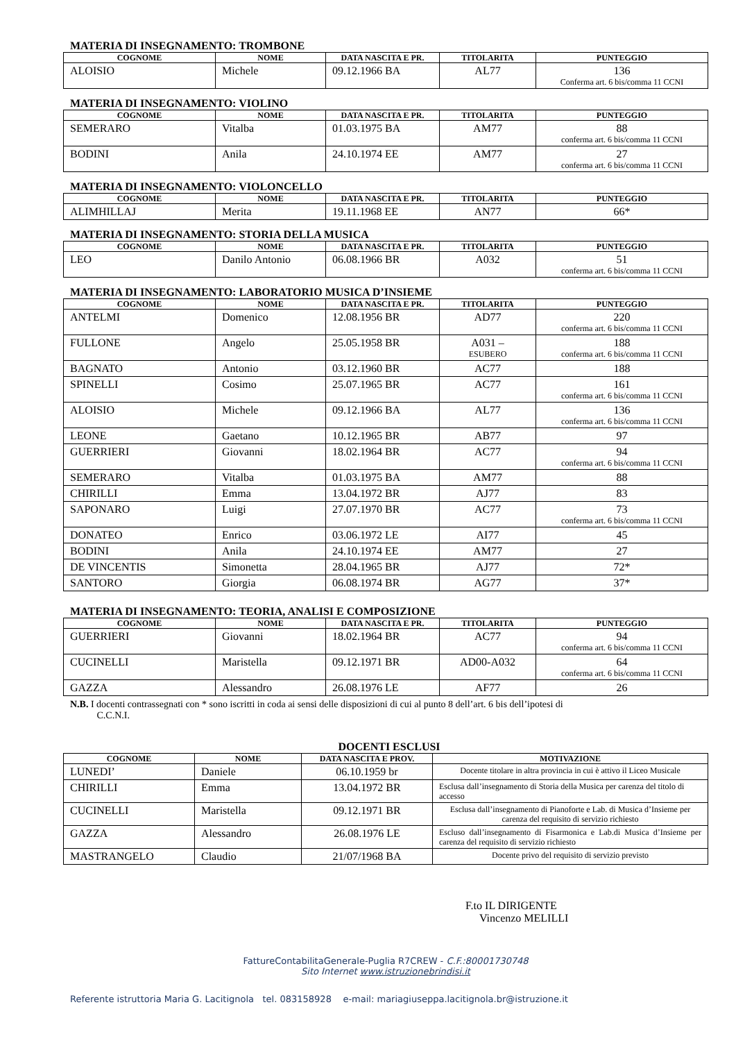MATERIA DI INSEGNAMENTO: TROMBONE
| COGNOME | NOME | DATA NASCITA E PR. | TITOLARITA | PUNTEGGIO |
| --- | --- | --- | --- | --- |
| ALOISIO | Michele | 09.12.1966 BA | AL77 | 136 Conferma art. 6 bis/comma 11 CCNI |
MATERIA DI INSEGNAMENTO: VIOLINO
| COGNOME | NOME | DATA NASCITA E PR. | TITOLARITA | PUNTEGGIO |
| --- | --- | --- | --- | --- |
| SEMERARO | Vitalba | 01.03.1975 BA | AM77 | 88 conferma art. 6 bis/comma 11 CCNI |
| BODINI | Anila | 24.10.1974 EE | AM77 | 27 conferma art. 6 bis/comma 11 CCNI |
MATERIA DI INSEGNAMENTO: VIOLONCELLO
| COGNOME | NOME | DATA NASCITA E PR. | TITOLARITA | PUNTEGGIO |
| --- | --- | --- | --- | --- |
| ALIMHILLAJ | Merita | 19.11.1968 EE | AN77 | 66* |
MATERIA DI INSEGNAMENTO: STORIA DELLA MUSICA
| COGNOME | NOME | DATA NASCITA E PR. | TITOLARITA | PUNTEGGIO |
| --- | --- | --- | --- | --- |
| LEO | Danilo Antonio | 06.08.1966 BR | A032 | 51 conferma art. 6 bis/comma 11 CCNI |
MATERIA DI INSEGNAMENTO: LABORATORIO MUSICA D’INSIEME
| COGNOME | NOME | DATA NASCITA E PR. | TITOLARITA | PUNTEGGIO |
| --- | --- | --- | --- | --- |
| ANTELMI | Domenico | 12.08.1956 BR | AD77 | 220 conferma art. 6 bis/comma 11 CCNI |
| FULLONE | Angelo | 25.05.1958 BR | A031 – ESUBERO | 188 conferma art. 6 bis/comma 11 CCNI |
| BAGNATO | Antonio | 03.12.1960 BR | AC77 | 188 |
| SPINELLI | Cosimo | 25.07.1965 BR | AC77 | 161 conferma art. 6 bis/comma 11 CCNI |
| ALOISIO | Michele | 09.12.1966 BA | AL77 | 136 conferma art. 6 bis/comma 11 CCNI |
| LEONE | Gaetano | 10.12.1965 BR | AB77 | 97 |
| GUERRIERI | Giovanni | 18.02.1964 BR | AC77 | 94 conferma art. 6 bis/comma 11 CCNI |
| SEMERARO | Vitalba | 01.03.1975 BA | AM77 | 88 |
| CHIRILLI | Emma | 13.04.1972 BR | AJ77 | 83 |
| SAPONARO | Luigi | 27.07.1970 BR | AC77 | 73 conferma art. 6 bis/comma 11 CCNI |
| DONATEO | Enrico | 03.06.1972 LE | AI77 | 45 |
| BODINI | Anila | 24.10.1974 EE | AM77 | 27 |
| DE VINCENTIS | Simonetta | 28.04.1965 BR | AJ77 | 72* |
| SANTORO | Giorgia | 06.08.1974 BR | AG77 | 37* |
MATERIA DI INSEGNAMENTO: TEORIA, ANALISI E COMPOSIZIONE
| COGNOME | NOME | DATA NASCITA E PR. | TITOLARITA | PUNTEGGIO |
| --- | --- | --- | --- | --- |
| GUERRIERI | Giovanni | 18.02.1964 BR | AC77 | 94 conferma art. 6 bis/comma 11 CCNI |
| CUCINELLI | Maristella | 09.12.1971 BR | AD00-A032 | 64 conferma art. 6 bis/comma 11 CCNI |
| GAZZA | Alessandro | 26.08.1976 LE | AF77 | 26 |
N.B. I docenti contrassegnati con * sono iscritti in coda ai sensi delle disposizioni di cui al punto 8 dell’art. 6 bis dell’ipotesi di
C.C.N.I.
DOCENTI ESCLUSI
| COGNOME | NOME | DATA NASCITA E PROV. | MOTIVAZIONE |
| --- | --- | --- | --- |
| LUNEDI’ | Daniele | 06.10.1959 br | Docente titolare in altra provincia in cui è attivo il Liceo Musicale |
| CHIRILLI | Emma | 13.04.1972 BR | Esclusa dall’insegnamento di Storia della Musica per carenza del titolo di accesso |
| CUCINELLI | Maristella | 09.12.1971 BR | Esclusa dall’insegnamento di Pianoforte e Lab. di Musica d’Insieme per carenza del requisito di servizio richiesto |
| GAZZA | Alessandro | 26.08.1976 LE | Escluso dall’insegnamento di Fisarmonica e Lab.di Musica d’Insieme per carenza del requisito di servizio richiesto |
| MASTRANGELO | Claudio | 21/07/1968 BA | Docente privo del requisito di servizio previsto |
F.to IL DIRIGENTE
Vincenzo MELILLI
FattureContabilitaGenerale-Puglia R7CREW - C.F.:80001730748
Sito Internet www.istruzionebrindisi.it
Referente istruttoria Maria G. Lacitignola tel. 083158928 e-mail: mariagiuseppa.lacitignola.br@istruzione.it